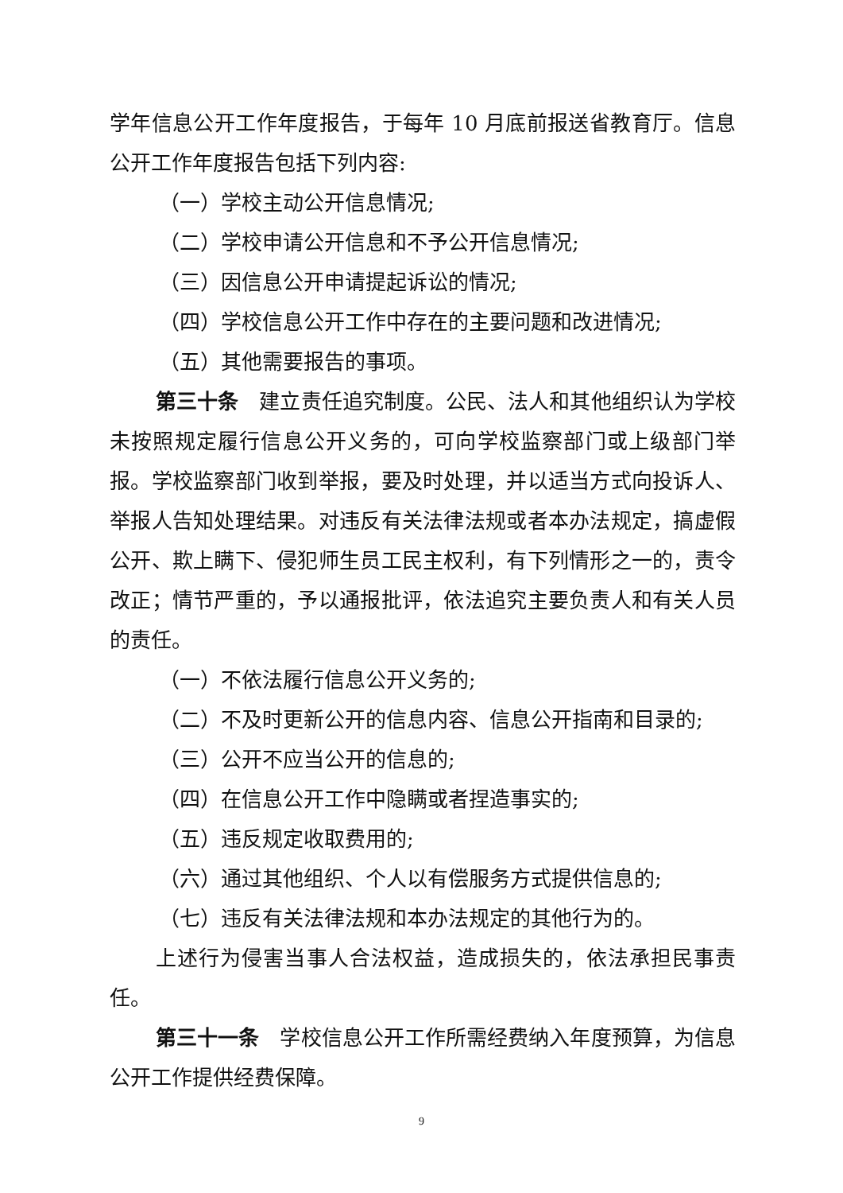学年信息公开工作年度报告，于每年 10 月底前报送省教育厅。信息公开工作年度报告包括下列内容:
（一）学校主动公开信息情况;
（二）学校申请公开信息和不予公开信息情况;
（三）因信息公开申请提起诉讼的情况;
（四）学校信息公开工作中存在的主要问题和改进情况;
（五）其他需要报告的事项。
第三十条　建立责任追究制度。公民、法人和其他组织认为学校未按照规定履行信息公开义务的，可向学校监察部门或上级部门举报。学校监察部门收到举报，要及时处理，并以适当方式向投诉人、举报人告知处理结果。对违反有关法律法规或者本办法规定，搞虚假公开、欺上瞒下、侵犯师生员工民主权利，有下列情形之一的，责令改正；情节严重的，予以通报批评，依法追究主要负责人和有关人员的责任。
（一）不依法履行信息公开义务的;
（二）不及时更新公开的信息内容、信息公开指南和目录的;
（三）公开不应当公开的信息的;
（四）在信息公开工作中隐瞒或者捏造事实的;
（五）违反规定收取费用的;
（六）通过其他组织、个人以有偿服务方式提供信息的;
（七）违反有关法律法规和本办法规定的其他行为的。
上述行为侵害当事人合法权益，造成损失的，依法承担民事责任。
第三十一条　学校信息公开工作所需经费纳入年度预算，为信息公开工作提供经费保障。
9